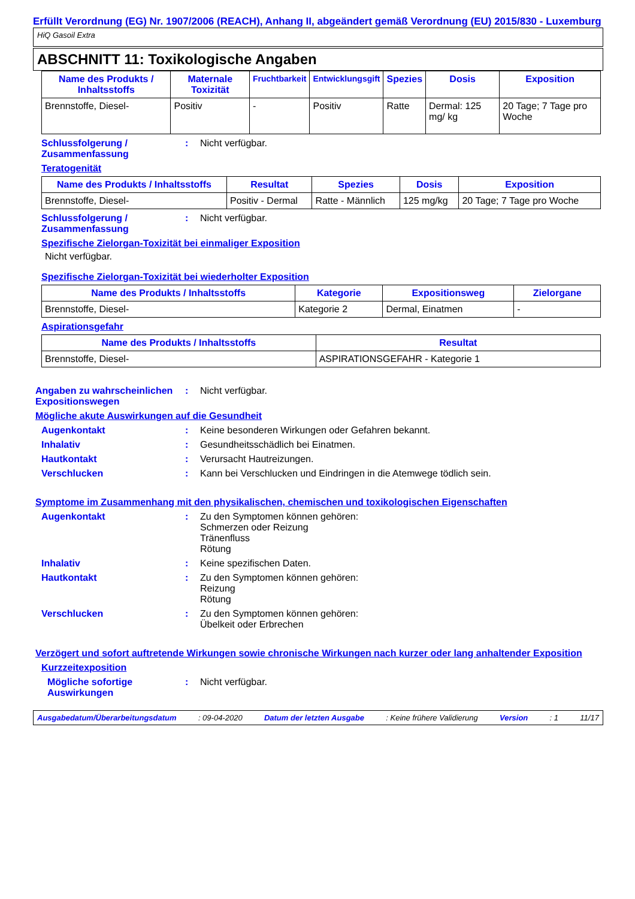Erfüllt Verordnung (EG) Nr. 1907/2006 (REACH), Anhang II, abgeändert gemäß Verordnung (EU) 2015/830 - Luxemburg
HiQ Gasoil Extra
ABSCHNITT 11: Toxikologische Angaben
| Name des Produkts / Inhaltsstoffs | Maternale Toxizität | Fruchtbarkeit | Entwicklungsgift | Spezies | Dosis | Exposition |
| --- | --- | --- | --- | --- | --- | --- |
| Brennstoffe, Diesel- | Positiv | - | Positiv | Ratte | Dermal: 125 mg/ kg | 20 Tage; 7 Tage pro Woche |
Schlussfolgerung / Zusammenfassung
: Nicht verfügbar.
Teratogenität
| Name des Produkts / Inhaltsstoffs | Resultat | Spezies | Dosis | Exposition |
| --- | --- | --- | --- | --- |
| Brennstoffe, Diesel- | Positiv - Dermal | Ratte - Männlich | 125 mg/kg | 20 Tage; 7 Tage pro Woche |
Schlussfolgerung / Zusammenfassung
: Nicht verfügbar.
Spezifische Zielorgan-Toxizität bei einmaliger Exposition
Nicht verfügbar.
Spezifische Zielorgan-Toxizität bei wiederholter Exposition
| Name des Produkts / Inhaltsstoffs | Kategorie | Expositionsweg | Zielorgane |
| --- | --- | --- | --- |
| Brennstoffe, Diesel- | Kategorie 2 | Dermal, Einatmen | - |
Aspirationsgefahr
| Name des Produkts / Inhaltsstoffs | Resultat |
| --- | --- |
| Brennstoffe, Diesel- | ASPIRATIONSGEFAHR - Kategorie 1 |
Angaben zu wahrscheinlichen Expositionswegen
: Nicht verfügbar.
Mögliche akute Auswirkungen auf die Gesundheit
Augenkontakt : Keine besonderen Wirkungen oder Gefahren bekannt.
Inhalativ : Gesundheitsschädlich bei Einatmen.
Hautkontakt : Verursacht Hautreizungen.
Verschlucken : Kann bei Verschlucken und Eindringen in die Atemwege tödlich sein.
Symptome im Zusammenhang mit den physikalischen, chemischen und toxikologischen Eigenschaften
Augenkontakt : Zu den Symptomen können gehören:
Schmerzen oder Reizung
Tränenfluss
Rötung
Inhalativ : Keine spezifischen Daten.
Hautkontakt : Zu den Symptomen können gehören:
Reizung
Rötung
Verschlucken : Zu den Symptomen können gehören:
Übelkeit oder Erbrechen
Verzögert und sofort auftretende Wirkungen sowie chronische Wirkungen nach kurzer oder lang anhaltender Exposition
Kurzzeitexposition
Mögliche sofortige Auswirkungen
: Nicht verfügbar.
Ausgabedatum/Überarbeitungsdatum: 09-04-2020 Datum der letzten Ausgabe: Keine frühere Validierung Version: 1 11/17